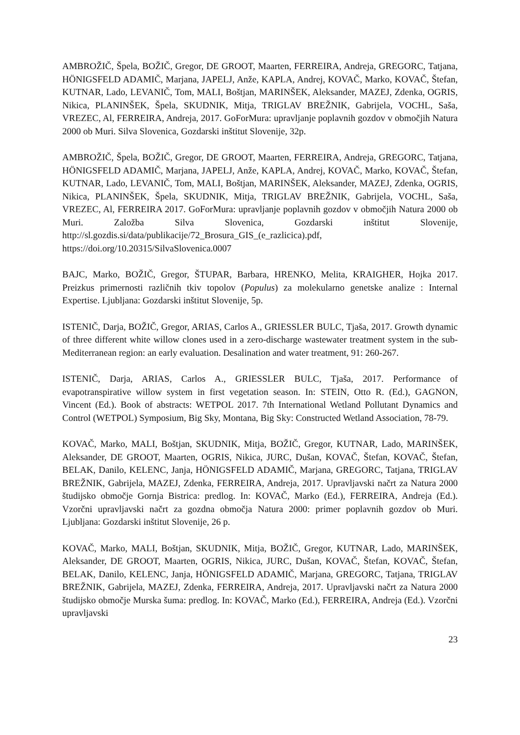AMBROŽIČ, Špela, BOŽIČ, Gregor, DE GROOT, Maarten, FERREIRA, Andreja, GREGORC, Tatjana, HÖNIGSFELD ADAMIČ, Marjana, JAPELJ, Anže, KAPLA, Andrej, KOVAČ, Marko, KOVAČ, Štefan, KUTNAR, Lado, LEVANIČ, Tom, MALI, Boštjan, MARINŠEK, Aleksander, MAZEJ, Zdenka, OGRIS, Nikica, PLANINŠEK, Špela, SKUDNIK, Mitja, TRIGLAV BREŽNIK, Gabrijela, VOCHL, Saša, VREZEC, Al, FERREIRA, Andreja, 2017. GoForMura: upravljanje poplavnih gozdov v območjih Natura 2000 ob Muri. Silva Slovenica, Gozdarski inštitut Slovenije, 32p.
AMBROŽIČ, Špela, BOŽIČ, Gregor, DE GROOT, Maarten, FERREIRA, Andreja, GREGORC, Tatjana, HÖNIGSFELD ADAMIČ, Marjana, JAPELJ, Anže, KAPLA, Andrej, KOVAČ, Marko, KOVAČ, Štefan, KUTNAR, Lado, LEVANIČ, Tom, MALI, Boštjan, MARINŠEK, Aleksander, MAZEJ, Zdenka, OGRIS, Nikica, PLANINŠEK, Špela, SKUDNIK, Mitja, TRIGLAV BREŽNIK, Gabrijela, VOCHL, Saša, VREZEC, Al, FERREIRA 2017. GoForMura: upravljanje poplavnih gozdov v območjih Natura 2000 ob Muri. Založba Silva Slovenica, Gozdarski inštitut Slovenije, http://sl.gozdis.si/data/publikacije/72_Brosura_GIS_(e_razlicica).pdf, https://doi.org/10.20315/SilvaSlovenica.0007
BAJC, Marko, BOŽIČ, Gregor, ŠTUPAR, Barbara, HRENKO, Melita, KRAIGHER, Hojka 2017. Preizkus primernosti različnih tkiv topolov (Populus) za molekularno genetske analize : Internal Expertise. Ljubljana: Gozdarski inštitut Slovenije, 5p.
ISTENIČ, Darja, BOŽIČ, Gregor, ARIAS, Carlos A., GRIESSLER BULC, Tjaša, 2017. Growth dynamic of three different white willow clones used in a zero-discharge wastewater treatment system in the sub-Mediterranean region: an early evaluation. Desalination and water treatment, 91: 260-267.
ISTENIČ, Darja, ARIAS, Carlos A., GRIESSLER BULC, Tjaša, 2017. Performance of evapotranspirative willow system in first vegetation season. In: STEIN, Otto R. (Ed.), GAGNON, Vincent (Ed.). Book of abstracts: WETPOL 2017. 7th International Wetland Pollutant Dynamics and Control (WETPOL) Symposium, Big Sky, Montana, Big Sky: Constructed Wetland Association, 78-79.
KOVAČ, Marko, MALI, Boštjan, SKUDNIK, Mitja, BOŽIČ, Gregor, KUTNAR, Lado, MARINŠEK, Aleksander, DE GROOT, Maarten, OGRIS, Nikica, JURC, Dušan, KOVAČ, Štefan, KOVAČ, Štefan, BELAK, Danilo, KELENC, Janja, HÖNIGSFELD ADAMIČ, Marjana, GREGORC, Tatjana, TRIGLAV BREŽNIK, Gabrijela, MAZEJ, Zdenka, FERREIRA, Andreja, 2017. Upravljavski načrt za Natura 2000 študijsko območje Gornja Bistrica: predlog. In: KOVAČ, Marko (Ed.), FERREIRA, Andreja (Ed.). Vzorčni upravljavski načrt za gozdna območja Natura 2000: primer poplavnih gozdov ob Muri. Ljubljana: Gozdarski inštitut Slovenije, 26 p.
KOVAČ, Marko, MALI, Boštjan, SKUDNIK, Mitja, BOŽIČ, Gregor, KUTNAR, Lado, MARINŠEK, Aleksander, DE GROOT, Maarten, OGRIS, Nikica, JURC, Dušan, KOVAČ, Štefan, KOVAČ, Štefan, BELAK, Danilo, KELENC, Janja, HÖNIGSFELD ADAMIČ, Marjana, GREGORC, Tatjana, TRIGLAV BREŽNIK, Gabrijela, MAZEJ, Zdenka, FERREIRA, Andreja, 2017. Upravljavski načrt za Natura 2000 študijsko območje Murska šuma: predlog. In: KOVAČ, Marko (Ed.), FERREIRA, Andreja (Ed.). Vzorčni upravljavski
23